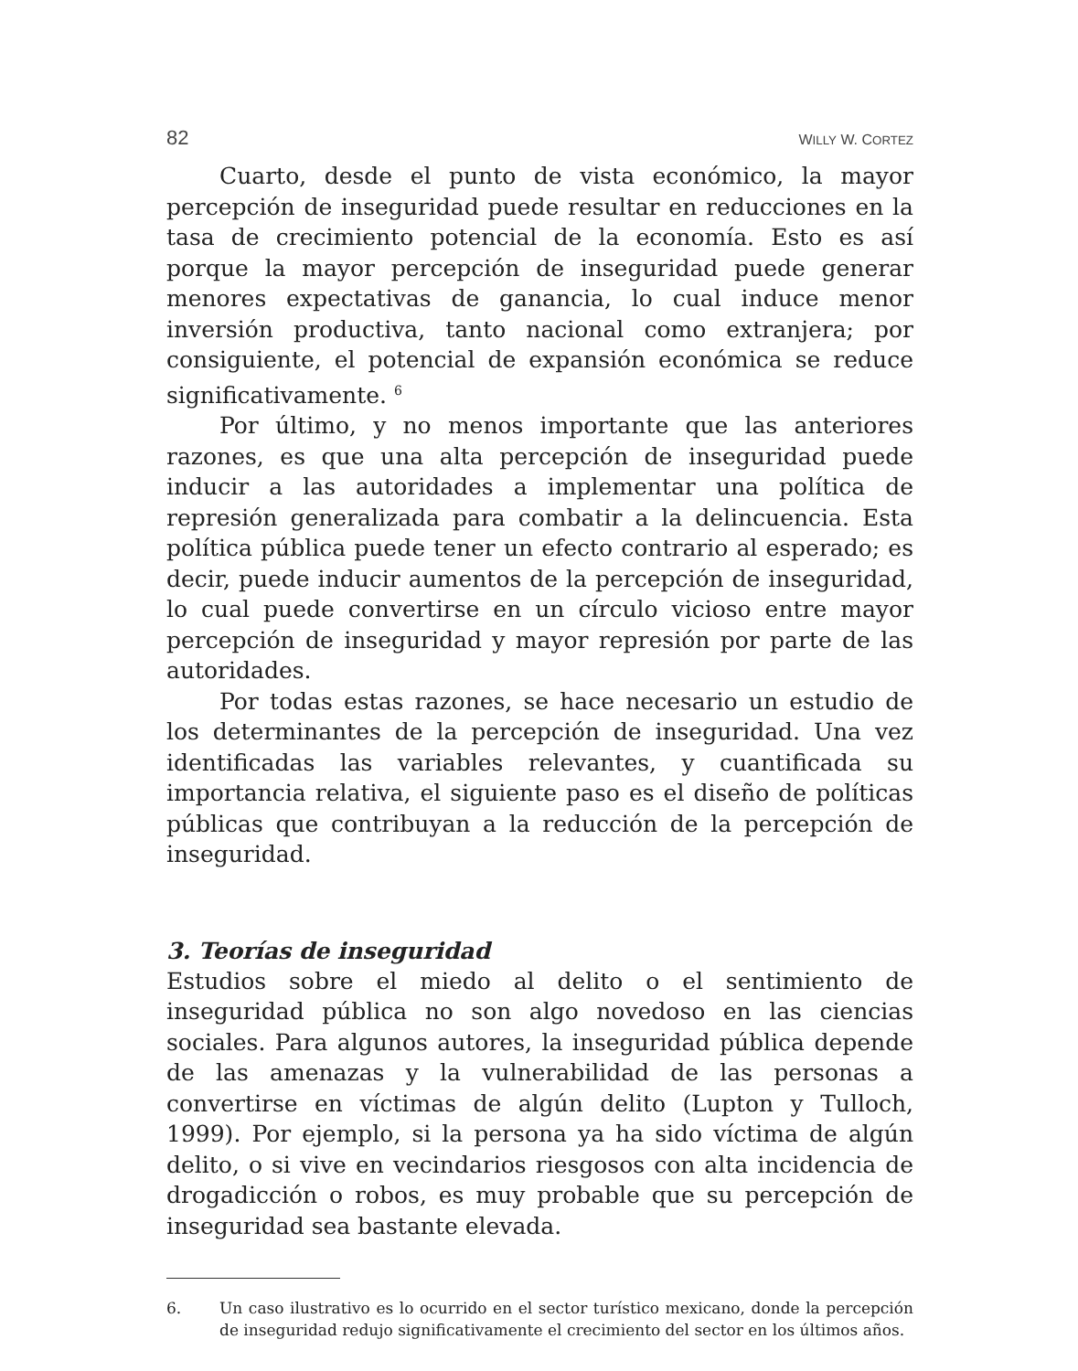82 WILLY W. CORTEZ
Cuarto, desde el punto de vista económico, la mayor percepción de inseguridad puede resultar en reducciones en la tasa de crecimiento potencial de la economía. Esto es así porque la mayor percepción de inseguridad puede generar menores expectativas de ganancia, lo cual induce menor inversión productiva, tanto nacional como extranjera; por consiguiente, el potencial de expansión económica se reduce significativamente. <sup>6</sup>
Por último, y no menos importante que las anteriores razones, es que una alta percepción de inseguridad puede inducir a las autoridades a implementar una política de represión generalizada para combatir a la delincuencia. Esta política pública puede tener un efecto contrario al esperado; es decir, puede inducir aumentos de la percepción de inseguridad, lo cual puede convertirse en un círculo vicioso entre mayor percepción de inseguridad y mayor represión por parte de las autoridades.
Por todas estas razones, se hace necesario un estudio de los determinantes de la percepción de inseguridad. Una vez identificadas las variables relevantes, y cuantificada su importancia relativa, el siguiente paso es el diseño de políticas públicas que contribuyan a la reducción de la percepción de inseguridad.
3. Teorías de inseguridad
Estudios sobre el miedo al delito o el sentimiento de inseguridad pública no son algo novedoso en las ciencias sociales. Para algunos autores, la inseguridad pública depende de las amenazas y la vulnerabilidad de las personas a convertirse en víctimas de algún delito (Lupton y Tulloch, 1999). Por ejemplo, si la persona ya ha sido víctima de algún delito, o si vive en vecindarios riesgosos con alta incidencia de drogadicción o robos, es muy probable que su percepción de inseguridad sea bastante elevada.
6. Un caso ilustrativo es lo ocurrido en el sector turístico mexicano, donde la percepción de inseguridad redujo significativamente el crecimiento del sector en los últimos años.